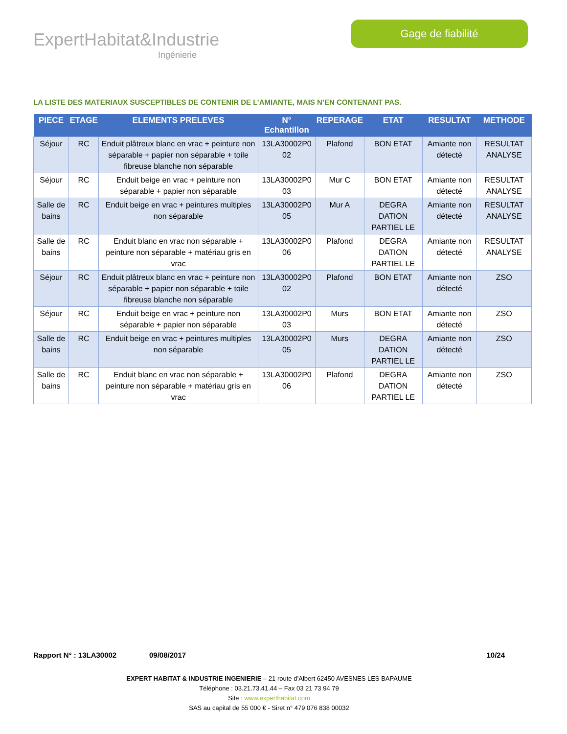ExpertHabitat&Industrie
Ingénierie
Gage de fiabilité
LA LISTE DES MATERIAUX SUSCEPTIBLES DE CONTENIR DE L’AMIANTE, MAIS N’EN CONTENANT PAS.
| PIECE | ETAGE | ELEMENTS PRELEVES | N° Echantillon | REPERAGE | ETAT | RESULTAT | METHODE |
| --- | --- | --- | --- | --- | --- | --- | --- |
| Séjour | RC | Enduit plâtreux blanc en vrac + peinture non séparable + papier non séparable + toile fibreuse blanche non séparable | 13LA30002P0 02 | Plafond | BON ETAT | Amiante non détecté | RESULTAT ANALYSE |
| Séjour | RC | Enduit beige en vrac + peinture non séparable + papier non séparable | 13LA30002P0 03 | Mur C | BON ETAT | Amiante non détecté | RESULTAT ANALYSE |
| Salle de bains | RC | Enduit beige en vrac + peintures multiples non séparable | 13LA30002P0 05 | Mur A | DEGRA DATION PARTIEL LE | Amiante non détecté | RESULTAT ANALYSE |
| Salle de bains | RC | Enduit blanc en vrac non séparable + peinture non séparable + matériau gris en vrac | 13LA30002P0 06 | Plafond | DEGRA DATION PARTIEL LE | Amiante non détecté | RESULTAT ANALYSE |
| Séjour | RC | Enduit plâtreux blanc en vrac + peinture non séparable + papier non séparable + toile fibreuse blanche non séparable | 13LA30002P0 02 | Plafond | BON ETAT | Amiante non détecté | ZSO |
| Séjour | RC | Enduit beige en vrac + peinture non séparable + papier non séparable | 13LA30002P0 03 | Murs | BON ETAT | Amiante non détecté | ZSO |
| Salle de bains | RC | Enduit beige en vrac + peintures multiples non séparable | 13LA30002P0 05 | Murs | DEGRA DATION PARTIEL LE | Amiante non détecté | ZSO |
| Salle de bains | RC | Enduit blanc en vrac non séparable + peinture non séparable + matériau gris en vrac | 13LA30002P0 06 | Plafond | DEGRA DATION PARTIEL LE | Amiante non détecté | ZSO |
Rapport N° : 13LA30002 09/08/2017 10/24
EXPERT HABITAT & INDUSTRIE INGENIERIE – 21 route d’Albert 62450 AVESNES LES BAPAUME
Téléphone : 03.21.73.41.44 – Fax 03 21 73 94 79
Site : www.experthabitat.com
SAS au capital de 55 000 € - Siret n° 479 076 838 00032